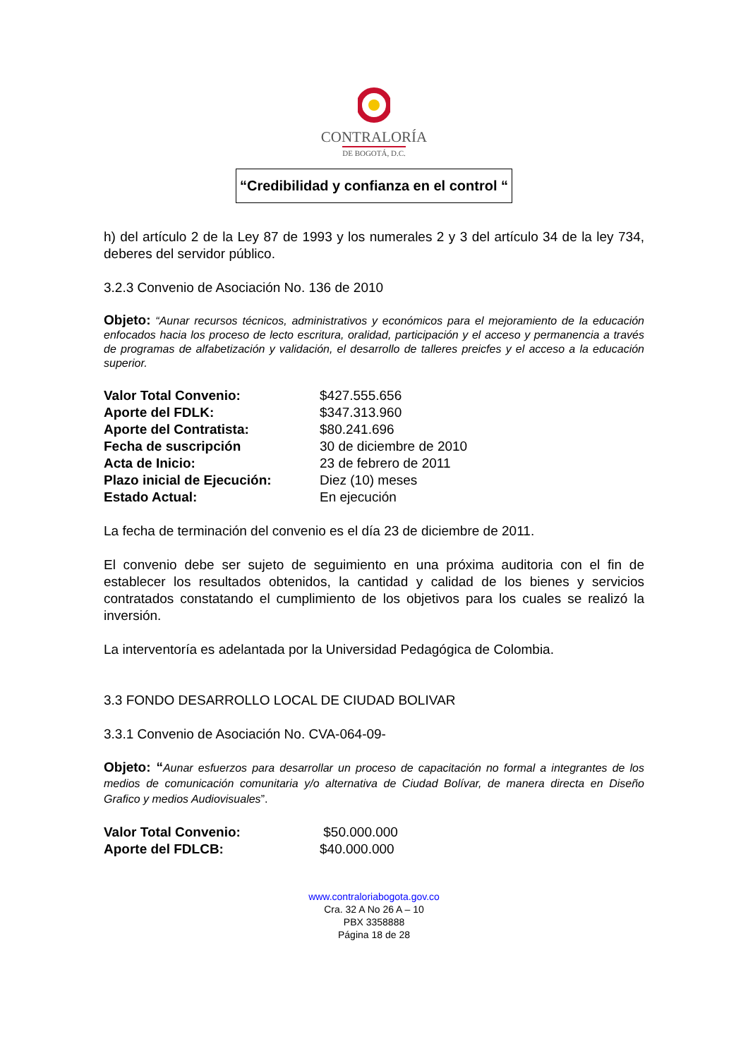CONTRALORÍA
DE BOGOTÁ, D.C.
“Credibilidad y confianza en el control “
h) del artículo 2 de la Ley 87 de 1993 y los numerales 2 y 3 del artículo 34 de la ley 734, deberes del servidor público.
3.2.3 Convenio de Asociación No. 136 de 2010
Objeto: “Aunar recursos técnicos, administrativos y económicos para el mejoramiento de la educación enfocados hacia los proceso de lecto escritura, oralidad, participación y el acceso y permanencia a través de programas de alfabetización y validación, el desarrollo de talleres preicfes y el acceso a la educación superior.
| Valor Total Convenio: | $427.555.656 |
| Aporte del FDLK: | $347.313.960 |
| Aporte del Contratista: | $80.241.696 |
| Fecha de suscripción | 30 de diciembre de 2010 |
| Acta de Inicio: | 23 de febrero de 2011 |
| Plazo inicial de Ejecución: | Diez (10) meses |
| Estado Actual: | En ejecución |
La fecha de terminación del convenio es el día 23 de diciembre de 2011.
El convenio debe ser sujeto de seguimiento en una próxima auditoria con el fin de establecer los resultados obtenidos, la cantidad y calidad de los bienes y servicios contratados constatando el cumplimiento de los objetivos para los cuales se realizó la inversión.
La interventoría es adelantada por la Universidad Pedagógica de Colombia.
3.3 FONDO DESARROLLO LOCAL DE CIUDAD BOLIVAR
3.3.1 Convenio de Asociación No. CVA-064-09-
Objeto: “Aunar esfuerzos para desarrollar un proceso de capacitación no formal a integrantes de los medios de comunicación comunitaria y/o alternativa de Ciudad Bolívar, de manera directa en Diseño Grafico y medios Audiovisuales”.
| Valor Total Convenio: | $50.000.000 |
| Aporte del FDLCB: | $40.000.000 |
www.contraloriabogota.gov.co
Cra. 32 A No 26 A – 10
PBX 3358888
Página 18 de 28